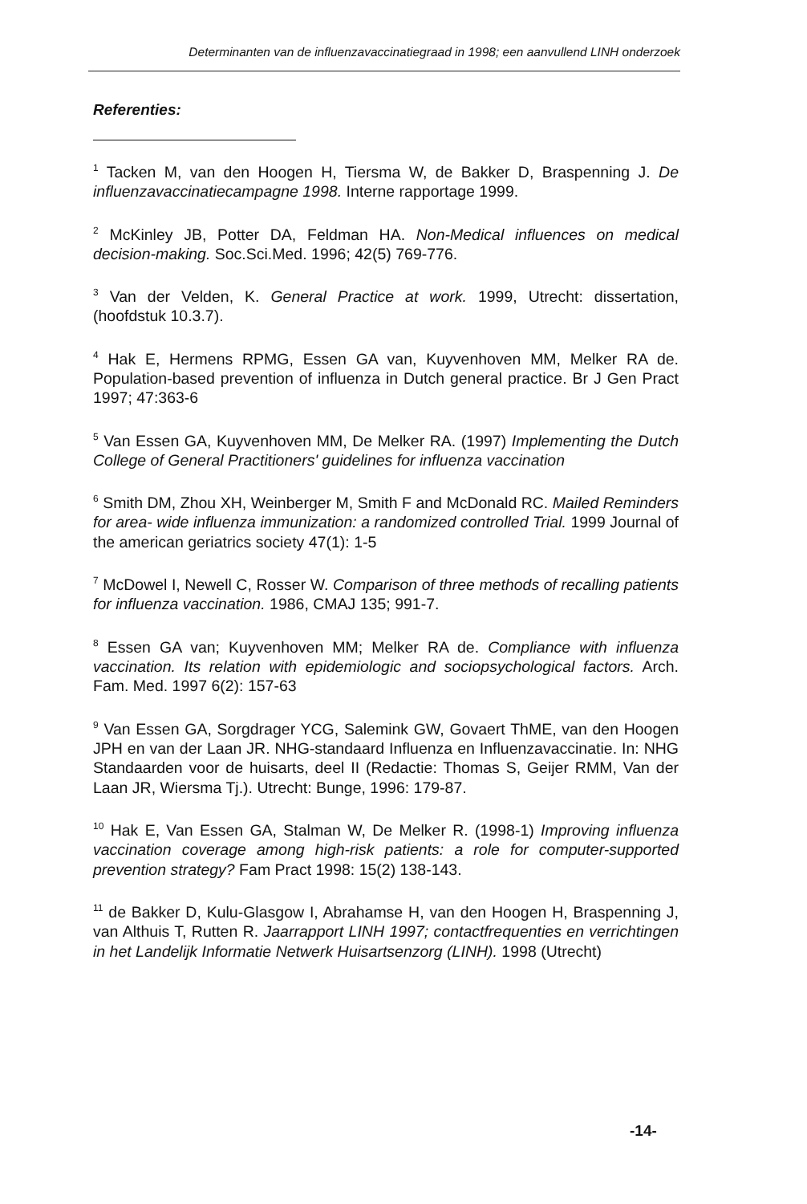Determinanten van de influenzavaccinatiegraad in 1998; een aanvullend LINH onderzoek
Referenties:
<sup>1</sup> Tacken M, van den Hoogen H, Tiersma W, de Bakker D, Braspenning J. De influenzavaccinatiecampagne 1998. Interne rapportage 1999.
<sup>2</sup> McKinley JB, Potter DA, Feldman HA. Non-Medical influences on medical decision-making. Soc.Sci.Med. 1996; 42(5) 769-776.
<sup>3</sup> Van der Velden, K. General Practice at work. 1999, Utrecht: dissertation, (hoofdstuk 10.3.7).
<sup>4</sup> Hak E, Hermens RPMG, Essen GA van, Kuyvenhoven MM, Melker RA de. Population-based prevention of influenza in Dutch general practice. Br J Gen Pract 1997; 47:363-6
<sup>5</sup> Van Essen GA, Kuyvenhoven MM, De Melker RA. (1997) Implementing the Dutch College of General Practitioners' guidelines for influenza vaccination
<sup>6</sup> Smith DM, Zhou XH, Weinberger M, Smith F and McDonald RC. Mailed Reminders for area- wide influenza immunization: a randomized controlled Trial. 1999 Journal of the american geriatrics society 47(1): 1-5
<sup>7</sup> McDowel I, Newell C, Rosser W. Comparison of three methods of recalling patients for influenza vaccination. 1986, CMAJ 135; 991-7.
<sup>8</sup> Essen GA van; Kuyvenhoven MM; Melker RA de. Compliance with influenza vaccination. Its relation with epidemiologic and sociopsychological factors. Arch. Fam. Med. 1997 6(2): 157-63
<sup>9</sup> Van Essen GA, Sorgdrager YCG, Salemink GW, Govaert ThME, van den Hoogen JPH en van der Laan JR. NHG-standaard Influenza en Influenzavaccinatie. In: NHG Standaarden voor de huisarts, deel II (Redactie: Thomas S, Geijer RMM, Van der Laan JR, Wiersma Tj.). Utrecht: Bunge, 1996: 179-87.
<sup>10</sup> Hak E, Van Essen GA, Stalman W, De Melker R. (1998-1) Improving influenza vaccination coverage among high-risk patients: a role for computer-supported prevention strategy? Fam Pract 1998: 15(2) 138-143.
<sup>11</sup> de Bakker D, Kulu-Glasgow I, Abrahamse H, van den Hoogen H, Braspenning J, van Althuis T, Rutten R. Jaarrapport LINH 1997; contactfrequenties en verrichtingen in het Landelijk Informatie Netwerk Huisartsenzorg (LINH). 1998 (Utrecht)
-14-